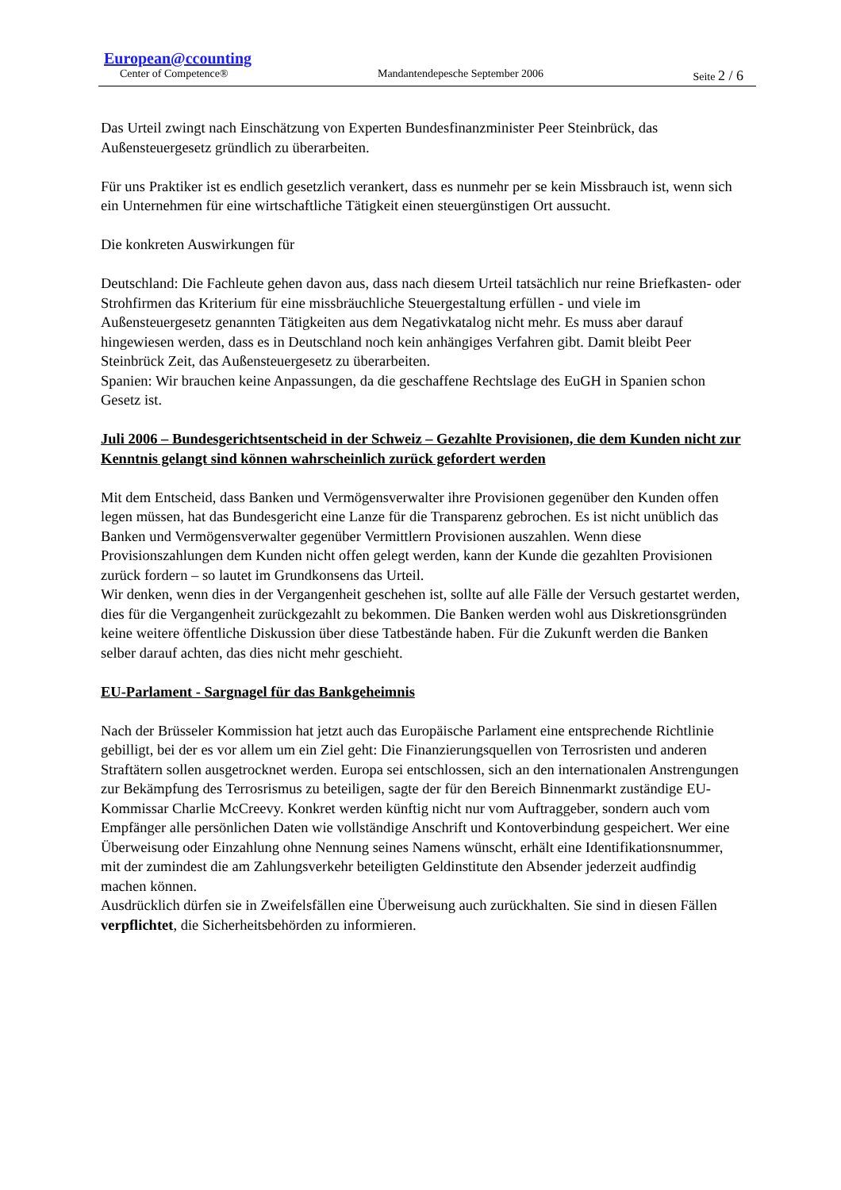European@ccounting
Center of Competence® Mandantendepesche September 2006 Seite 2 / 6
Das Urteil zwingt nach Einschätzung von Experten Bundesfinanzminister Peer Steinbrück, das Außensteuergesetz gründlich zu überarbeiten.
Für uns Praktiker ist es endlich gesetzlich verankert, dass es nunmehr per se kein Missbrauch ist, wenn sich ein Unternehmen für eine wirtschaftliche Tätigkeit einen steuergünstigen Ort aussucht.
Die konkreten Auswirkungen für
Deutschland: Die Fachleute gehen davon aus, dass nach diesem Urteil tatsächlich nur reine Briefkasten- oder Strohfirmen das Kriterium für eine missbräuchliche Steuergestaltung erfüllen - und viele im Außensteuergesetz genannten Tätigkeiten aus dem Negativkatalog nicht mehr. Es muss aber darauf hingewiesen werden, dass es in Deutschland noch kein anhängiges Verfahren gibt. Damit bleibt Peer Steinbrück Zeit, das Außensteuergesetz zu überarbeiten.
Spanien: Wir brauchen keine Anpassungen, da die geschaffene Rechtslage des EuGH in Spanien schon Gesetz ist.
Juli 2006 – Bundesgerichtsentscheid in der Schweiz – Gezahlte Provisionen, die dem Kunden nicht zur Kenntnis gelangt sind können wahrscheinlich zurück gefordert werden
Mit dem Entscheid, dass Banken und Vermögensverwalter ihre Provisionen gegenüber den Kunden offen legen müssen, hat das Bundesgericht eine Lanze für die Transparenz gebrochen. Es ist nicht unüblich das Banken und Vermögensverwalter gegenüber Vermittlern Provisionen auszahlen. Wenn diese Provisionszahlungen dem Kunden nicht offen gelegt werden, kann der Kunde die gezahlten Provisionen zurück fordern – so lautet im Grundkonsens das Urteil.
Wir denken, wenn dies in der Vergangenheit geschehen ist, sollte auf alle Fälle der Versuch gestartet werden, dies für die Vergangenheit zurückgezahlt zu bekommen. Die Banken werden wohl aus Diskretionsgründen keine weitere öffentliche Diskussion über diese Tatbestände haben. Für die Zukunft werden die Banken selber darauf achten, das dies nicht mehr geschieht.
EU-Parlament - Sargnagel für das Bankgeheimnis
Nach der Brüsseler Kommission hat jetzt auch das Europäische Parlament eine entsprechende Richtlinie gebilligt, bei der es vor allem um ein Ziel geht: Die Finanzierungsquellen von Terrosristen und anderen Straftätern sollen ausgetrocknet werden. Europa sei entschlossen, sich an den internationalen Anstrengungen zur Bekämpfung des Terrosrismus zu beteiligen, sagte der für den Bereich Binnenmarkt zuständige EU-Kommissar Charlie McCreevy. Konkret werden künftig nicht nur vom Auftraggeber, sondern auch vom Empfänger alle persönlichen Daten wie vollständige Anschrift und Kontoverbindung gespeichert. Wer eine Überweisung oder Einzahlung ohne Nennung seines Namens wünscht, erhält eine Identifikationsnummer, mit der zumindest die am Zahlungsverkehr beteiligten Geldinstitute den Absender jederzeit audfindig machen können.
Ausdrücklich dürfen sie in Zweifelsfällen eine Überweisung auch zurückhalten. Sie sind in diesen Fällen verpflichtet, die Sicherheitsbehörden zu informieren.